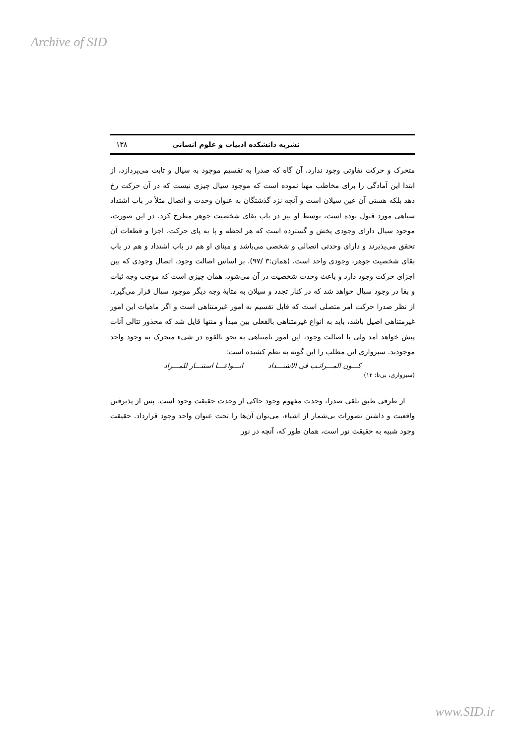Archive of SID
نشریه دانشکده ادبیات و علوم انسانی ۱۳۸
متحرک و حرکت تفاوتی وجود ندارد، آن گاه که صدرا به تقسیم موجود به سیال و ثابت می‌پردازد، از ابتدا این آمادگی را برای مخاطب مهیا نموده است که موجود سیال چیزی نیست که در آن حرکت رخ دهد بلکه هستی آن عین سیلان است و آنچه نزد گذشتگان به عنوان وحدت و اتصال مثلاً در باب اشتداد سیاهی مورد قبول بوده است، توسط او نیز در باب بقای شخصیت جوهر مطرح کرد. در این صورت، موجود سیال دارای وجودی پخش و گسترده است که هر لحظه و پا به پای حرکت، اجزا و قطعات آن تحقق می‌پذیرند و دارای وحدتی اتصالی و شخصی می‌باشد و مبنای او هم در باب اشتداد و هم در باب بقای شخصیت جوهر، وجودی واحد است، (همان:۳ /۹۷). بر اساس اصالت وجود، اتصال وجودی که بین اجزای حرکت وجود دارد و باعث وحدت شخصیت در آن می‌شود، همان چیزی است که موجب وجه ثبات و بقا در وجود سیال خواهد شد که در کنار تجدد و سیلان به مثابهٔ وجه دیگر موجود سیال قرار می‌گیرد. از نظر صدرا حرکت امر متصلی است که قابل تقسیم به امور غیرمتناهی است و اگر ماهیات این امور غیرمتناهی اصیل باشد، باید به انواع غیرمتناهی بالفعلی بین مبدأ و منتها قایل شد که محذور تتالی آنات پیش خواهد آمد ولی با اصالت وجود، این امور نامتناهی به نحو بالقوه در شیء متحرک به وجود واحد موجودند. سبزواری این مطلب را این گونه به نظم کشیده است:
کـــون المـــراتـب فی الاشتـــداد انـــواعـــا استنـــار للمـــراد
(سبزواری، بی‌تا: ۱۲)
از طرفی طبق تلقی صدرا، وحدت مفهوم وجود حاکی از وحدت حقیقت وجود است. پس از پذیرفتن واقعیت و داشتن تصورات بی‌شمار از اشیاء، می‌توان آن‌ها را تحت عنوان واحد وجود قرارداد. حقیقت وجود شبیه به حقیقت نور است، همان طور که، آنچه در نور
www.SID.ir